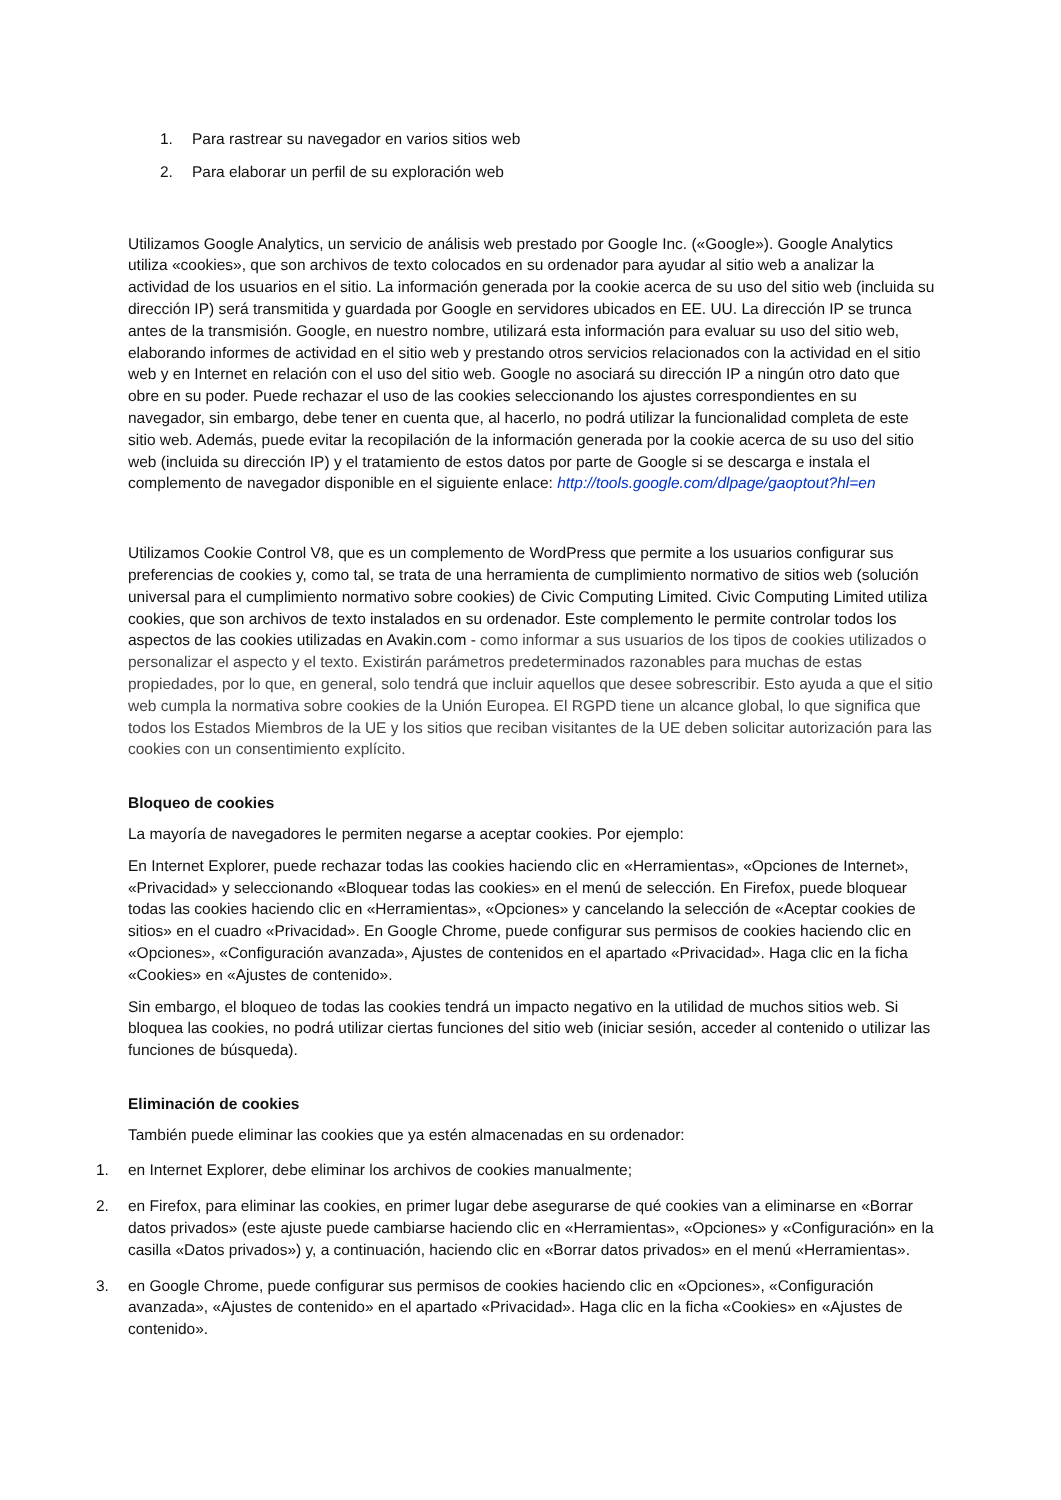1. Para rastrear su navegador en varios sitios web
2. Para elaborar un perfil de su exploración web
Utilizamos Google Analytics, un servicio de análisis web prestado por Google Inc. («Google»). Google Analytics utiliza «cookies», que son archivos de texto colocados en su ordenador para ayudar al sitio web a analizar la actividad de los usuarios en el sitio. La información generada por la cookie acerca de su uso del sitio web (incluida su dirección IP) será transmitida y guardada por Google en servidores ubicados en EE. UU. La dirección IP se trunca antes de la transmisión. Google, en nuestro nombre, utilizará esta información para evaluar su uso del sitio web, elaborando informes de actividad en el sitio web y prestando otros servicios relacionados con la actividad en el sitio web y en Internet en relación con el uso del sitio web. Google no asociará su dirección IP a ningún otro dato que obre en su poder. Puede rechazar el uso de las cookies seleccionando los ajustes correspondientes en su navegador, sin embargo, debe tener en cuenta que, al hacerlo, no podrá utilizar la funcionalidad completa de este sitio web. Además, puede evitar la recopilación de la información generada por la cookie acerca de su uso del sitio web (incluida su dirección IP) y el tratamiento de estos datos por parte de Google si se descarga e instala el complemento de navegador disponible en el siguiente enlace: http://tools.google.com/dlpage/gaoptout?hl=en
Utilizamos Cookie Control V8, que es un complemento de WordPress que permite a los usuarios configurar sus preferencias de cookies y, como tal, se trata de una herramienta de cumplimiento normativo de sitios web (solución universal para el cumplimiento normativo sobre cookies) de Civic Computing Limited. Civic Computing Limited utiliza cookies, que son archivos de texto instalados en su ordenador. Este complemento le permite controlar todos los aspectos de las cookies utilizadas en Avakin.com - como informar a sus usuarios de los tipos de cookies utilizados o personalizar el aspecto y el texto. Existirán parámetros predeterminados razonables para muchas de estas propiedades, por lo que, en general, solo tendrá que incluir aquellos que desee sobrescribir. Esto ayuda a que el sitio web cumpla la normativa sobre cookies de la Unión Europea. El RGPD tiene un alcance global, lo que significa que todos los Estados Miembros de la UE y los sitios que reciban visitantes de la UE deben solicitar autorización para las cookies con un consentimiento explícito.
Bloqueo de cookies
La mayoría de navegadores le permiten negarse a aceptar cookies. Por ejemplo:
En Internet Explorer, puede rechazar todas las cookies haciendo clic en «Herramientas», «Opciones de Internet», «Privacidad» y seleccionando «Bloquear todas las cookies» en el menú de selección. En Firefox, puede bloquear todas las cookies haciendo clic en «Herramientas», «Opciones» y cancelando la selección de «Aceptar cookies de sitios» en el cuadro «Privacidad». En Google Chrome, puede configurar sus permisos de cookies haciendo clic en «Opciones», «Configuración avanzada», Ajustes de contenidos en el apartado «Privacidad». Haga clic en la ficha «Cookies» en «Ajustes de contenido».
Sin embargo, el bloqueo de todas las cookies tendrá un impacto negativo en la utilidad de muchos sitios web. Si bloquea las cookies, no podrá utilizar ciertas funciones del sitio web (iniciar sesión, acceder al contenido o utilizar las funciones de búsqueda).
Eliminación de cookies
También puede eliminar las cookies que ya estén almacenadas en su ordenador:
1. en Internet Explorer, debe eliminar los archivos de cookies manualmente;
2. en Firefox, para eliminar las cookies, en primer lugar debe asegurarse de qué cookies van a eliminarse en «Borrar datos privados» (este ajuste puede cambiarse haciendo clic en «Herramientas», «Opciones» y «Configuración» en la casilla «Datos privados») y, a continuación, haciendo clic en «Borrar datos privados» en el menú «Herramientas».
3. en Google Chrome, puede configurar sus permisos de cookies haciendo clic en «Opciones», «Configuración avanzada», «Ajustes de contenido» en el apartado «Privacidad». Haga clic en la ficha «Cookies» en «Ajustes de contenido».